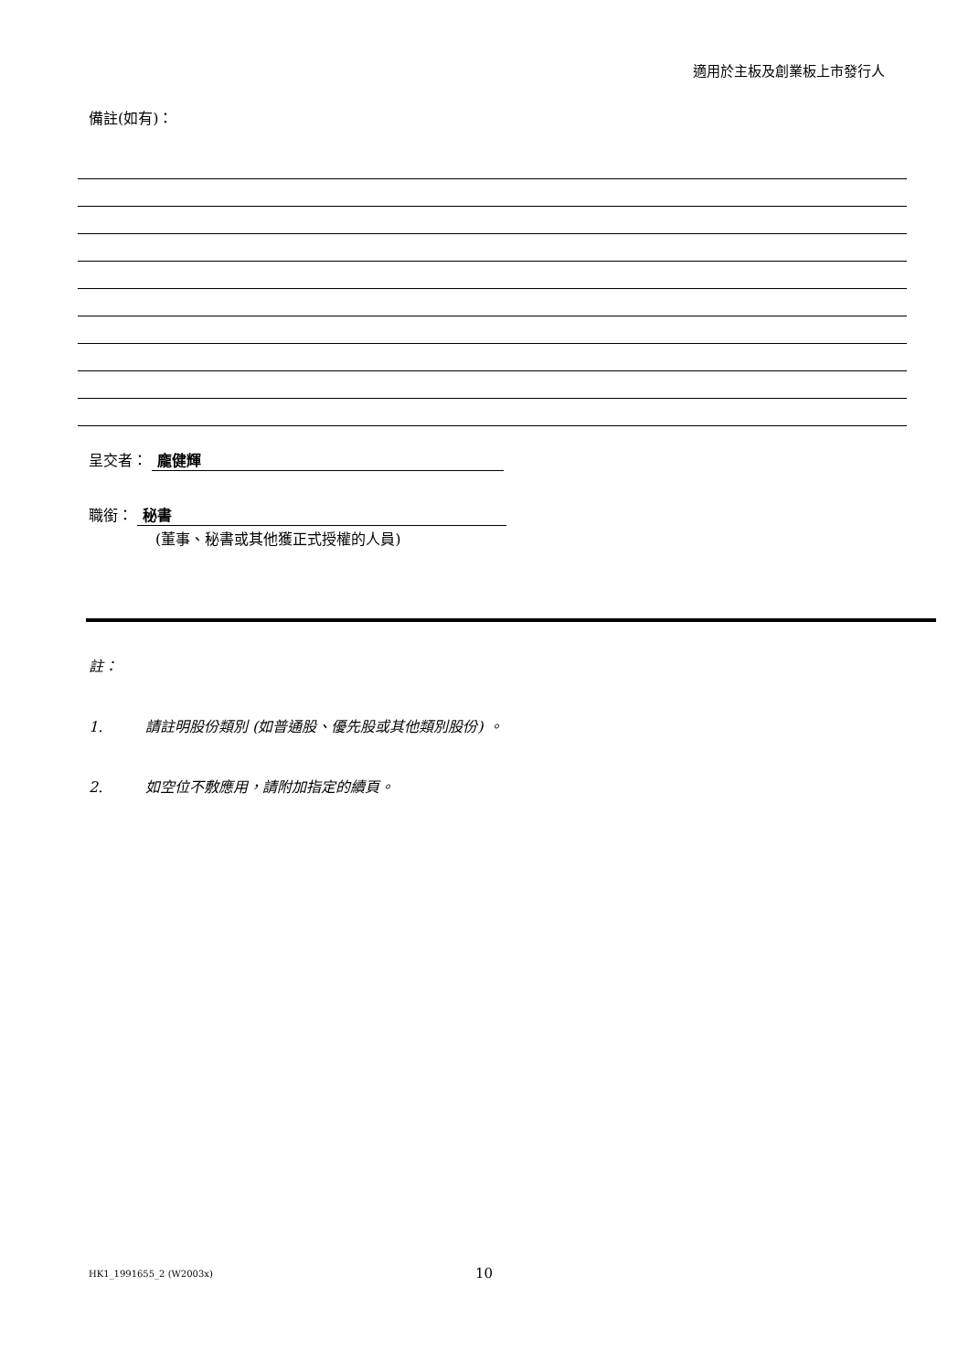適用於主板及創業板上市發行人
備註(如有)：
呈交者： 龐健輝
職銜： 秘書
(董事、秘書或其他獲正式授權的人員)
註：
1. 請註明股份類別 (如普通股、優先股或其他類別股份) 。
2. 如空位不敷應用，請附加指定的續頁。
HK1_1991655_2 (W2003x) 10